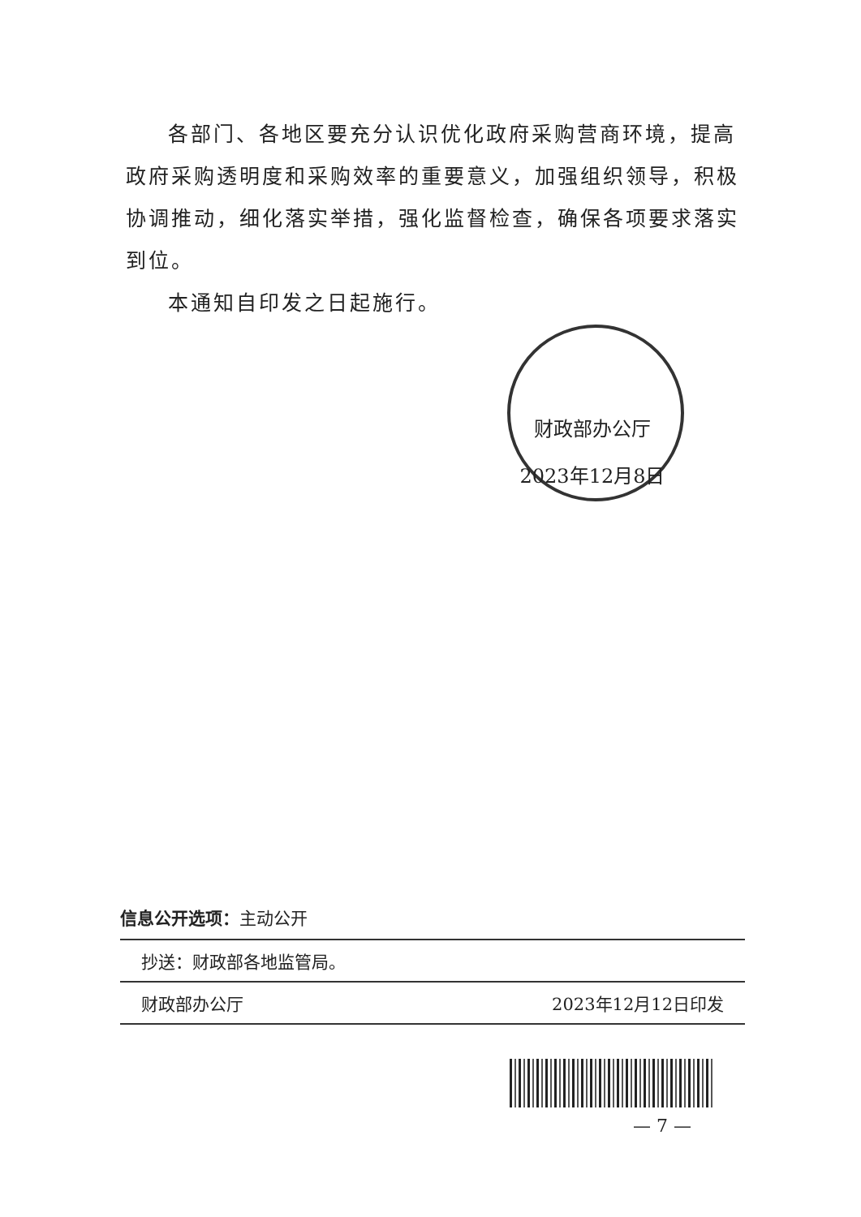各部门、各地区要充分认识优化政府采购营商环境，提高政府采购透明度和采购效率的重要意义，加强组织领导，积极协调推动，细化落实举措，强化监督检查，确保各项要求落实到位。
本通知自印发之日起施行。
财政部办公厅
2023年12月8日
信息公开选项：主动公开
抄送：财政部各地监管局。
财政部办公厅 2023年12月12日印发
— 7 —